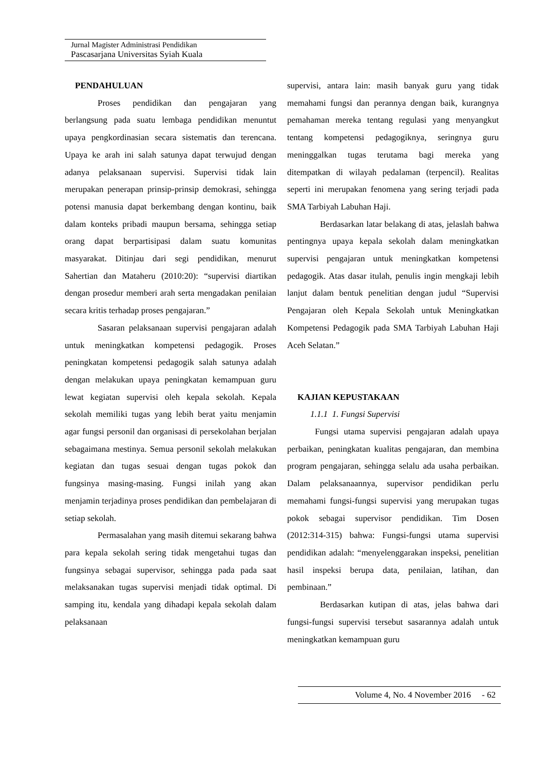Jurnal Magister Administrasi Pendidikan
Pascasarjana Universitas Syiah Kuala
PENDAHULUAN
Proses pendidikan dan pengajaran yang berlangsung pada suatu lembaga pendidikan menuntut upaya pengkordinasian secara sistematis dan terencana. Upaya ke arah ini salah satunya dapat terwujud dengan adanya pelaksanaan supervisi. Supervisi tidak lain merupakan penerapan prinsip-prinsip demokrasi, sehingga potensi manusia dapat berkembang dengan kontinu, baik dalam konteks pribadi maupun bersama, sehingga setiap orang dapat berpartisipasi dalam suatu komunitas masyarakat. Ditinjau dari segi pendidikan, menurut Sahertian dan Mataheru (2010:20): “supervisi diartikan dengan prosedur memberi arah serta mengadakan penilaian secara kritis terhadap proses pengajaran.”
Sasaran pelaksanaan supervisi pengajaran adalah untuk meningkatkan kompetensi pedagogik. Proses peningkatan kompetensi pedagogik salah satunya adalah dengan melakukan upaya peningkatan kemampuan guru lewat kegiatan supervisi oleh kepala sekolah. Kepala sekolah memiliki tugas yang lebih berat yaitu menjamin agar fungsi personil dan organisasi di persekolahan berjalan sebagaimana mestinya. Semua personil sekolah melakukan kegiatan dan tugas sesuai dengan tugas pokok dan fungsinya masing-masing. Fungsi inilah yang akan menjamin terjadinya proses pendidikan dan pembelajaran di setiap sekolah.
Permasalahan yang masih ditemui sekarang bahwa para kepala sekolah sering tidak mengetahui tugas dan fungsinya sebagai supervisor, sehingga pada pada saat melaksanakan tugas supervisi menjadi tidak optimal. Di samping itu, kendala yang dihadapi kepala sekolah dalam pelaksanaan
supervisi, antara lain: masih banyak guru yang tidak memahami fungsi dan perannya dengan baik, kurangnya pemahaman mereka tentang regulasi yang menyangkut tentang kompetensi pedagogiknya, seringnya guru meninggalkan tugas terutama bagi mereka yang ditempatkan di wilayah pedalaman (terpencil). Realitas seperti ini merupakan fenomena yang sering terjadi pada SMA Tarbiyah Labuhan Haji.
Berdasarkan latar belakang di atas, jelaslah bahwa pentingnya upaya kepala sekolah dalam meningkatkan supervisi pengajaran untuk meningkatkan kompetensi pedagogik. Atas dasar itulah, penulis ingin mengkaji lebih lanjut dalam bentuk penelitian dengan judul “Supervisi Pengajaran oleh Kepala Sekolah untuk Meningkatkan Kompetensi Pedagogik pada SMA Tarbiyah Labuhan Haji Aceh Selatan.”
KAJIAN KEPUSTAKAAN
1.1.1 1. Fungsi Supervisi
Fungsi utama supervisi pengajaran adalah upaya perbaikan, peningkatan kualitas pengajaran, dan membina program pengajaran, sehingga selalu ada usaha perbaikan. Dalam pelaksanaannya, supervisor pendidikan perlu memahami fungsi-fungsi supervisi yang merupakan tugas pokok sebagai supervisor pendidikan. Tim Dosen (2012:314-315) bahwa: Fungsi-fungsi utama supervisi pendidikan adalah: “menyelenggarakan inspeksi, penelitian hasil inspeksi berupa data, penilaian, latihan, dan pembinaan.”
Berdasarkan kutipan di atas, jelas bahwa dari fungsi-fungsi supervisi tersebut sasarannya adalah untuk meningkatkan kemampuan guru
Volume 4, No. 4 November 2016 - 62